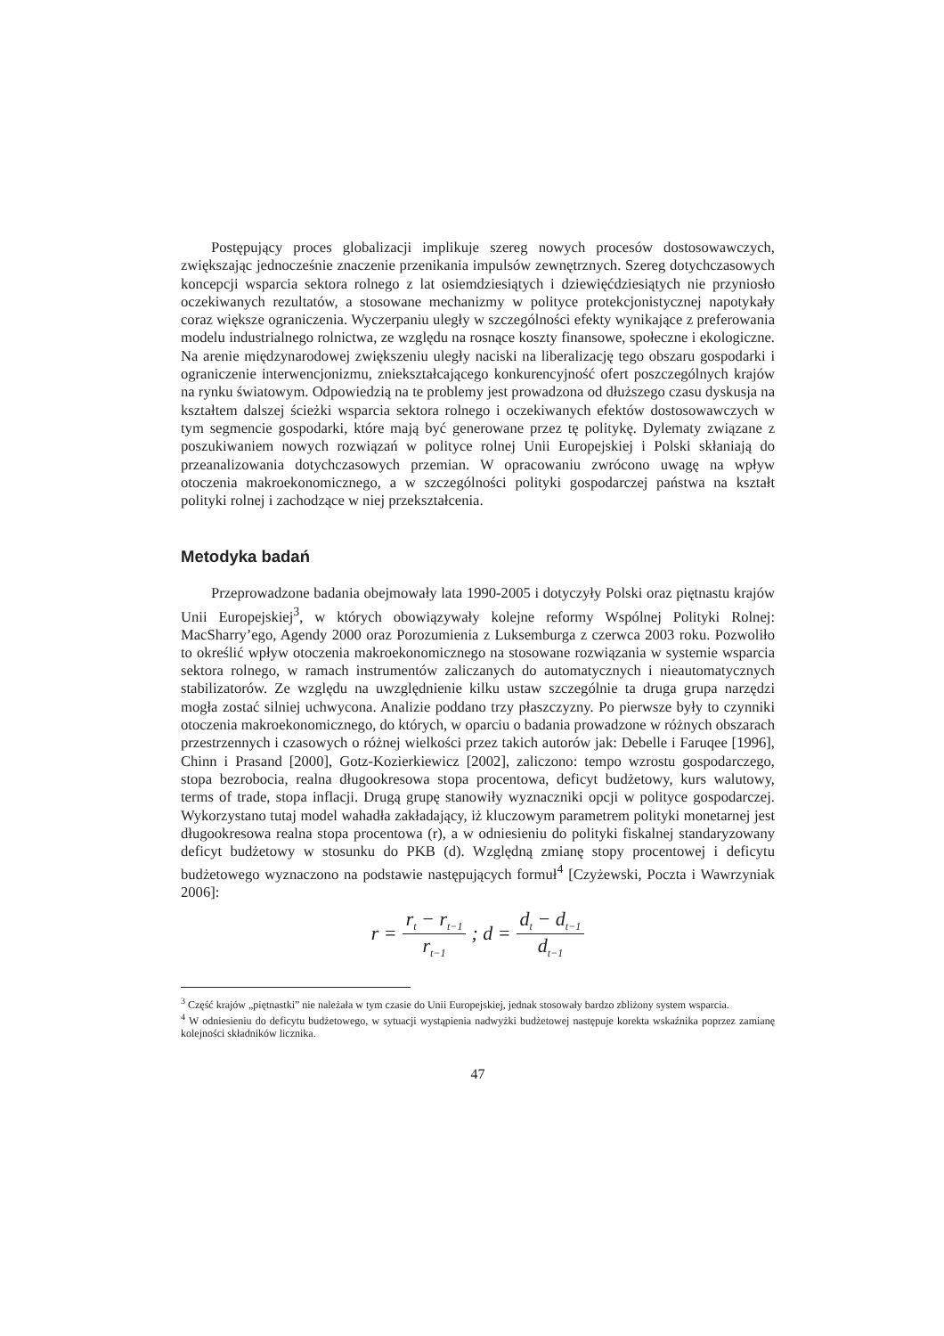Postępujący proces globalizacji implikuje szereg nowych procesów dostosowawczych, zwiększając jednocześnie znaczenie przenikania impulsów zewnętrznych. Szereg dotychczasowych koncepcji wsparcia sektora rolnego z lat osiemdziesiątych i dziewięćdziesiątych nie przyniosło oczekiwanych rezultatów, a stosowane mechanizmy w polityce protekcjonistycznej napotykały coraz większe ograniczenia. Wyczerpaniu uległy w szczególności efekty wynikające z preferowania modelu industrialnego rolnictwa, ze względu na rosnące koszty finansowe, społeczne i ekologiczne. Na arenie międzynarodowej zwiększeniu uległy naciski na liberalizację tego obszaru gospodarki i ograniczenie interwencjonizmu, zniekształcającego konkurencyjność ofert poszczególnych krajów na rynku światowym. Odpowiedzią na te problemy jest prowadzona od dłuższego czasu dyskusja na kształtem dalszej ścieżki wsparcia sektora rolnego i oczekiwanych efektów dostosowawczych w tym segmencie gospodarki, które mają być generowane przez tę politykę. Dylematy związane z poszukiwaniem nowych rozwiązań w polityce rolnej Unii Europejskiej i Polski skłaniają do przeanalizowania dotychczasowych przemian. W opracowaniu zwrócono uwagę na wpływ otoczenia makroekonomicznego, a w szczególności polityki gospodarczej państwa na kształt polityki rolnej i zachodzące w niej przekształcenia.
Metodyka badań
Przeprowadzone badania obejmowały lata 1990-2005 i dotyczyły Polski oraz piętnastu krajów Unii Europejskiej<sup>3</sup>, w których obowiązywały kolejne reformy Wspólnej Polityki Rolnej: MacSharry’ego, Agendy 2000 oraz Porozumienia z Luksemburga z czerwca 2003 roku. Pozwoliło to określić wpływ otoczenia makroekonomicznego na stosowane rozwiązania w systemie wsparcia sektora rolnego, w ramach instrumentów zaliczanych do automatycznych i nieautomatycznych stabilizatorów. Ze względu na uwzględnienie kilku ustaw szczególnie ta druga grupa narzędzi mogła zostać silniej uchwycona. Analizie poddano trzy płaszczyzny. Po pierwsze były to czynniki otoczenia makroekonomicznego, do których, w oparciu o badania prowadzone w różnych obszarach przestrzennych i czasowych o różnej wielkości przez takich autorów jak: Debelle i Faruqee [1996], Chinn i Prasand [2000], Gotz-Kozierkiewicz [2002], zaliczono: tempo wzrostu gospodarczego, stopa bezrobocia, realna długookresowa stopa procentowa, deficyt budżetowy, kurs walutowy, terms of trade, stopa inflacji. Drugą grupę stanowiły wyznaczniki opcji w polityce gospodarczej. Wykorzystano tutaj model wahadła zakładający, iż kluczowym parametrem polityki monetarnej jest długookresowa realna stopa procentowa (r), a w odniesieniu do polityki fiskalnej standaryzowany deficyt budżetowy w stosunku do PKB (d). Względną zmianę stopy procentowej i deficytu budżetowego wyznaczono na podstawie następujących formuł<sup>4</sup> [Czyżewski, Poczta i Wawrzyniak 2006]:
r = r<sub>t</sub> − r<sub>t−1</sub> r<sub>t−1</sub> ; d = d<sub>t</sub> − d<sub>t−1</sub> d<sub>t−1</sub>
<sup>3</sup> Część krajów „piętnastki” nie należała w tym czasie do Unii Europejskiej, jednak stosowały bardzo zbliżony system wsparcia.
<sup>4</sup> W odniesieniu do deficytu budżetowego, w sytuacji wystąpienia nadwyżki budżetowej następuje korekta wskaźnika poprzez zamianę kolejności składników licznika.
47